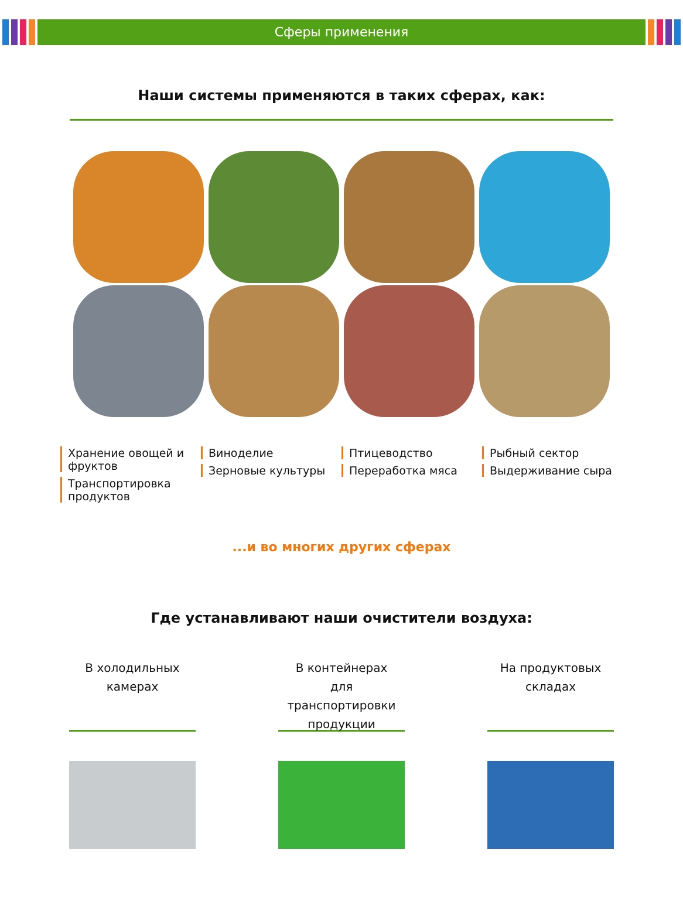Сферы применения
Наши системы применяются в таких сферах, как:
Хранение овощей и фруктов
Транспортировка продуктов
Виноделие
Зерновые культуры
Птицеводство
Переработка мяса
Рыбный сектор
Выдерживание сыра
...и во многих других сферах
Где устанавливают наши очистители воздуха:
В холодильных
камерах
В контейнерах
для транспортировки
продукции
На продуктовых
складах